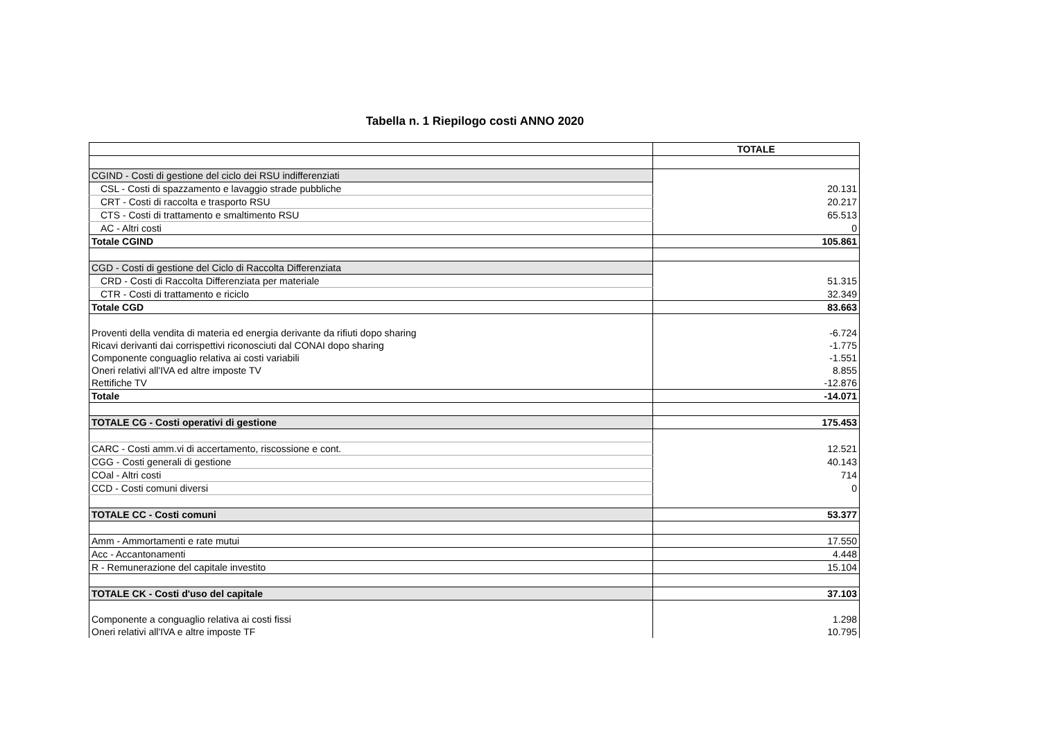Tabella n. 1 Riepilogo costi ANNO 2020
| | TOTALE |
| --- | --- |
| CGIND - Costi di gestione del ciclo dei RSU indifferenziati | |
| CSL - Costi di spazzamento e lavaggio strade pubbliche | 20.131 |
| CRT - Costi di raccolta e trasporto RSU | 20.217 |
| CTS - Costi di trattamento e smaltimento RSU | 65.513 |
| AC - Altri costi | 0 |
| Totale CGIND | 105.861 |
| CGD - Costi di gestione del Ciclo di Raccolta Differenziata | |
| CRD - Costi di Raccolta Differenziata per materiale | 51.315 |
| CTR - Costi di trattamento e riciclo | 32.349 |
| Totale CGD | 83.663 |
| Proventi della vendita di materia ed energia derivante da rifiuti dopo sharing | -6.724 |
| Ricavi derivanti dai corrispettivi riconosciuti dal CONAI dopo sharing | -1.775 |
| Componente conguaglio relativa ai costi variabili | -1.551 |
| Oneri relativi all'IVA ed altre imposte TV | 8.855 |
| Rettifiche TV | -12.876 |
| Totale | -14.071 |
| TOTALE CG - Costi operativi di gestione | 175.453 |
| CARC - Costi amm.vi di accertamento, riscossione e cont. | 12.521 |
| CGG - Costi generali di gestione | 40.143 |
| COal - Altri costi | 714 |
| CCD - Costi comuni diversi | 0 |
| TOTALE CC - Costi comuni | 53.377 |
| Amm - Ammortamenti e rate mutui | 17.550 |
| Acc - Accantonamenti | 4.448 |
| R - Remunerazione del capitale investito | 15.104 |
| TOTALE CK - Costi d'uso del capitale | 37.103 |
| Componente a conguaglio relativa ai costi fissi | 1.298 |
| Oneri relativi all'IVA e altre imposte TF | 10.795 |